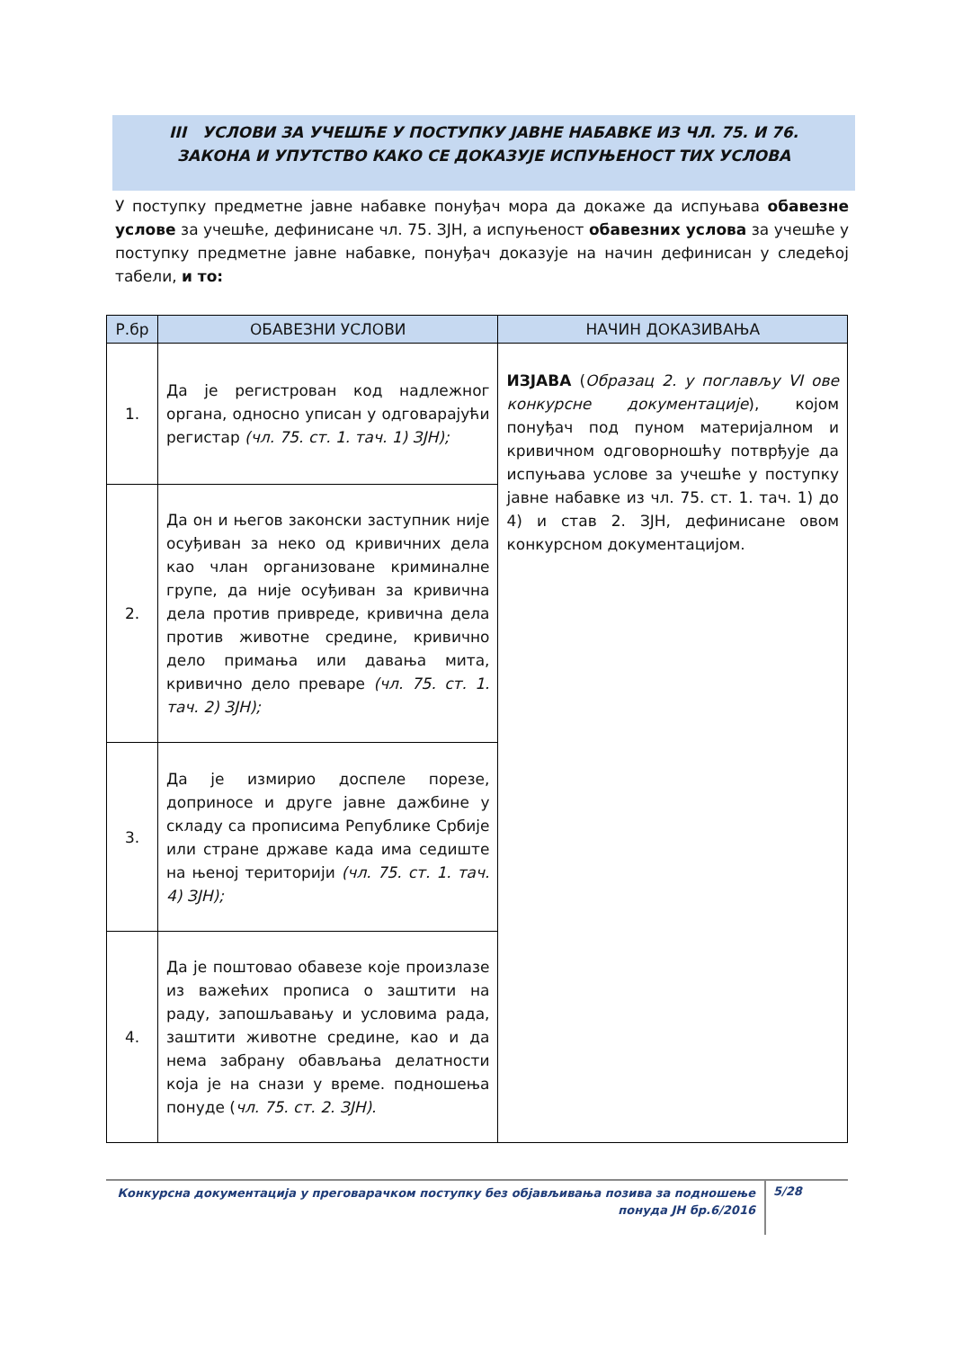III УСЛОВИ ЗА УЧЕШЋЕ У ПОСТУПКУ ЈАВНЕ НАБАВКЕ ИЗ ЧЛ. 75. И 76. ЗАКОНА И УПУТСТВО КАКО СЕ ДОКАЗУЈЕ ИСПУЊЕНОСТ ТИХ УСЛОВА
У поступку предметне јавне набавке понуђач мора да докаже да испуњава обавезне услове за учешће, дефинисане чл. 75. ЗЈН, а испуњеност обавезних услова за учешће у поступку предметне јавне набавке, понуђач доказује на начин дефинисан у следећој табели, и то:
| Р.бр | ОБАВЕЗНИ УСЛОВИ | НАЧИН ДОКАЗИВАЊА |
| --- | --- | --- |
| 1. | Да је регистрован код надлежног органа, односно уписан у одговарајући регистар (чл. 75. ст. 1. тач. 1) ЗЈН); | ИЗЈАВА ( Образац 2. у поглављу VI ове конкурсне документације ), којом понуђач под пуном материјалном и кривичном одговорношћу потврђује да испуњава услове за учешће у поступку јавне набавке из чл. 75. ст. 1. тач. 1) до 4) и став 2. ЗЈН, дефинисане овом конкурсном документацијом. |
| 2. | Да он и његов законски заступник није осуђиван за неко од кривичних дела као члан организоване криминалне групе, да није осуђиван за кривична дела против привреде, кривична дела против животне средине, кривично дело примања или давања мита, кривично дело преваре (чл. 75. ст. 1. тач. 2) ЗЈН); | |
| 3. | Да је измирио доспеле порезе, доприносе и друге јавне дажбине у складу са прописима Републике Србије или стране државе када има седиште на њеној територији (чл. 75. ст. 1. тач. 4) ЗЈН); | |
| 4. | Да је поштовао обавезе које произлазе из важећих прописа о заштити на раду, запошљавању и условима рада, заштити животне средине, као и да нема забрану обављања делатности која је на снази у време. подношења понуде ( чл. 75. ст. 2. ЗЈН). | |
Конкурсна документација у преговарачком поступку без објављивања позива за подношење понуда ЈН бр.6/2016
5/28